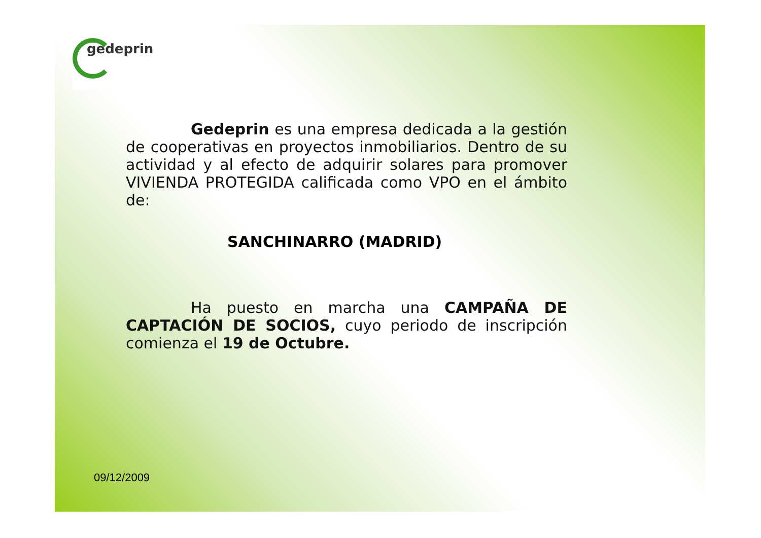gedeprin
Gedeprin es una empresa dedicada a la gestión de cooperativas en proyectos inmobiliarios. Dentro de su actividad y al efecto de adquirir solares para promover VIVIENDA PROTEGIDA calificada como VPO en el ámbito de:
SANCHINARRO (MADRID)
Ha puesto en marcha una CAMPAÑA DE CAPTACIÓN DE SOCIOS, cuyo periodo de inscripción comienza el 19 de Octubre.
09/12/2009